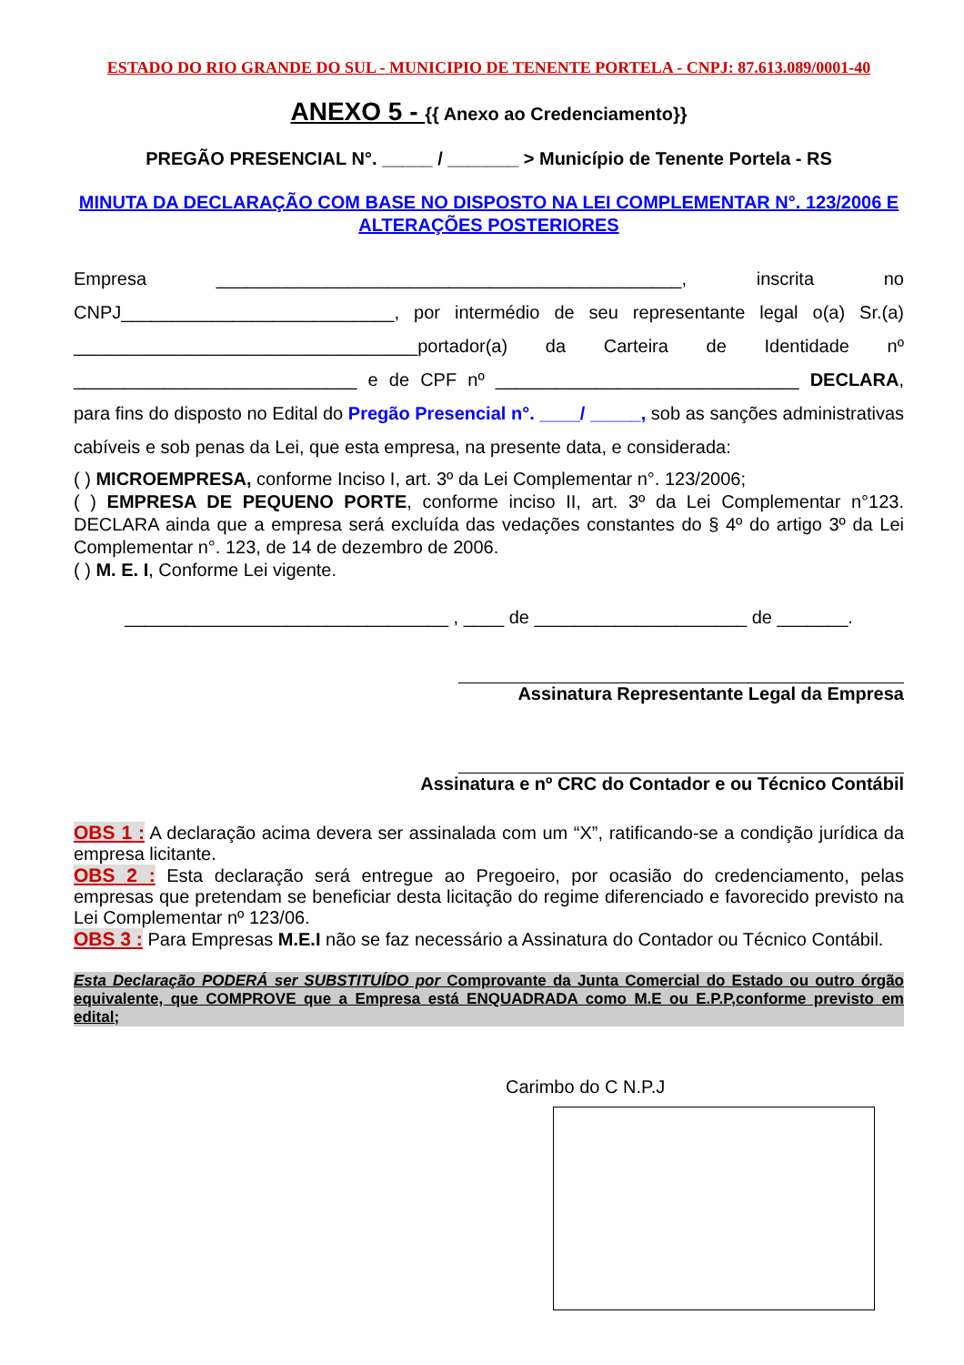ESTADO DO RIO GRANDE DO SUL - MUNICIPIO DE TENENTE PORTELA - CNPJ: 87.613.089/0001-40
ANEXO 5 - {{ Anexo ao Credenciamento}}
PREGÃO PRESENCIAL N°. _____ / _______ > Município de Tenente Portela - RS
MINUTA DA DECLARAÇÃO COM BASE NO DISPOSTO NA LEI COMPLEMENTAR N°. 123/2006 E ALTERAÇÕES POSTERIORES
Empresa ______________________________________________, inscrita no CNPJ___________________________, por intermédio de seu representante legal o(a) Sr.(a) __________________________________portador(a) da Carteira de Identidade nº ____________________________ e de CPF nº ______________________________ DECLARA, para fins do disposto no Edital do Pregão Presencial n°. ____/ _____, sob as sanções administrativas cabíveis e sob penas da Lei, que esta empresa, na presente data, e considerada:
( ) MICROEMPRESA, conforme Inciso I, art. 3º da Lei Complementar n°. 123/2006;
( ) EMPRESA DE PEQUENO PORTE, conforme inciso II, art. 3º da Lei Complementar n°123. DECLARA ainda que a empresa será excluída das vedações constantes do § 4º do artigo 3º da Lei Complementar n°. 123, de 14 de dezembro de 2006.
( ) M. E. I, Conforme Lei vigente.
________________________________ , ____ de _____________________ de _______.
Assinatura Representante Legal da Empresa
Assinatura e nº CRC do Contador e ou Técnico Contábil
OBS 1 : A declaração acima devera ser assinalada com um “X”, ratificando-se a condição jurídica da empresa licitante.
OBS 2 : Esta declaração será entregue ao Pregoeiro, por ocasião do credenciamento, pelas empresas que pretendam se beneficiar desta licitação do regime diferenciado e favorecido previsto na Lei Complementar nº 123/06.
OBS 3 : Para Empresas M.E.I não se faz necessário a Assinatura do Contador ou Técnico Contábil.
Esta Declaração PODERÁ ser SUBSTITUÍDO por Comprovante da Junta Comercial do Estado ou outro órgão equivalente, que COMPROVE que a Empresa está ENQUADRADA como M.E ou E.P.P,conforme previsto em edital;
Carimbo do C N.P.J